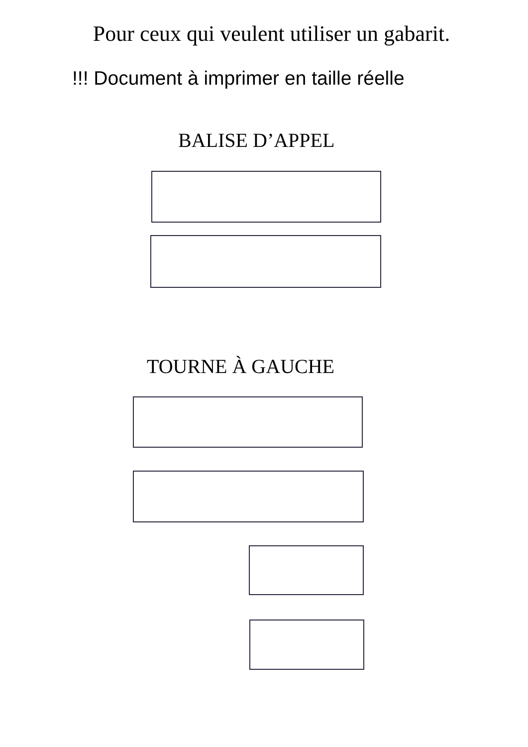Pour ceux qui veulent utiliser un gabarit.
!!! Document à imprimer en taille réelle
BALISE D’APPEL
TOURNE À GAUCHE